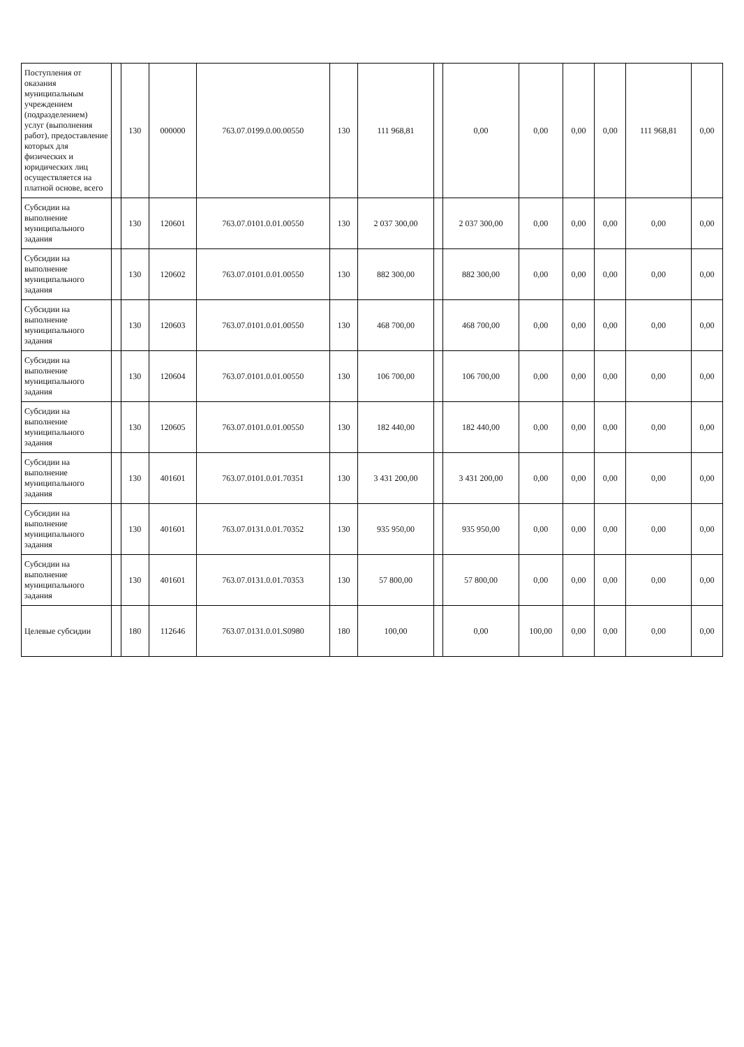| Поступления от оказания муниципальным учреждением (подразделением) услуг (выполнения работ), предоставление которых для физических и юридических лиц осуществляется на платной основе, всего | | 130 | 000000 | 763.07.0199.0.00.00550 | 130 | 111 968,81 | | 0,00 | 0,00 | 0,00 | 0,00 | 111 968,81 | 0,00 |
| Субсидии на выполнение муниципального задания | | 130 | 120601 | 763.07.0101.0.01.00550 | 130 | 2 037 300,00 | | 2 037 300,00 | 0,00 | 0,00 | 0,00 | 0,00 | 0,00 |
| Субсидии на выполнение муниципального задания | | 130 | 120602 | 763.07.0101.0.01.00550 | 130 | 882 300,00 | | 882 300,00 | 0,00 | 0,00 | 0,00 | 0,00 | 0,00 |
| Субсидии на выполнение муниципального задания | | 130 | 120603 | 763.07.0101.0.01.00550 | 130 | 468 700,00 | | 468 700,00 | 0,00 | 0,00 | 0,00 | 0,00 | 0,00 |
| Субсидии на выполнение муниципального задания | | 130 | 120604 | 763.07.0101.0.01.00550 | 130 | 106 700,00 | | 106 700,00 | 0,00 | 0,00 | 0,00 | 0,00 | 0,00 |
| Субсидии на выполнение муниципального задания | | 130 | 120605 | 763.07.0101.0.01.00550 | 130 | 182 440,00 | | 182 440,00 | 0,00 | 0,00 | 0,00 | 0,00 | 0,00 |
| Субсидии на выполнение муниципального задания | | 130 | 401601 | 763.07.0101.0.01.70351 | 130 | 3 431 200,00 | | 3 431 200,00 | 0,00 | 0,00 | 0,00 | 0,00 | 0,00 |
| Субсидии на выполнение муниципального задания | | 130 | 401601 | 763.07.0131.0.01.70352 | 130 | 935 950,00 | | 935 950,00 | 0,00 | 0,00 | 0,00 | 0,00 | 0,00 |
| Субсидии на выполнение муниципального задания | | 130 | 401601 | 763.07.0131.0.01.70353 | 130 | 57 800,00 | | 57 800,00 | 0,00 | 0,00 | 0,00 | 0,00 | 0,00 |
| Целевые субсидии | | 180 | 112646 | 763.07.0131.0.01.S0980 | 180 | 100,00 | | 0,00 | 100,00 | 0,00 | 0,00 | 0,00 | 0,00 |